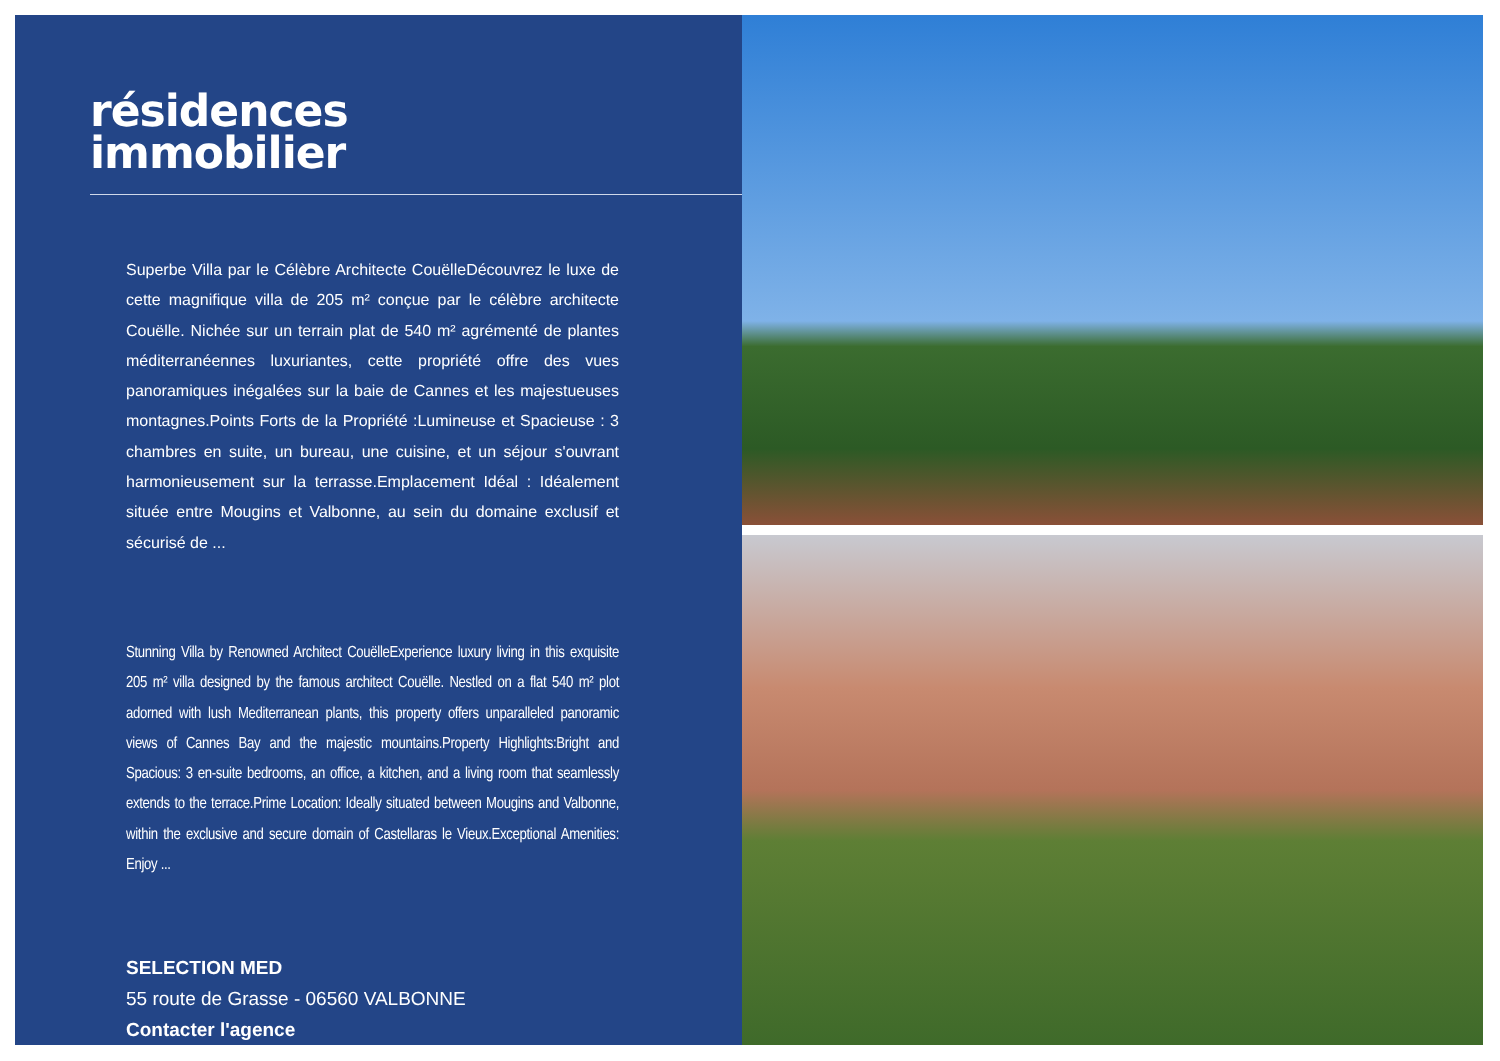résidences
immobilier
Superbe Villa par le Célèbre Architecte CouëlleDécouvrez le luxe de cette magnifique villa de 205 m² conçue par le célèbre architecte Couëlle. Nichée sur un terrain plat de 540 m² agrémenté de plantes méditerranéennes luxuriantes, cette propriété offre des vues panoramiques inégalées sur la baie de Cannes et les majestueuses montagnes.Points Forts de la Propriété :Lumineuse et Spacieuse : 3 chambres en suite, un bureau, une cuisine, et un séjour s'ouvrant harmonieusement sur la terrasse.Emplacement Idéal : Idéalement située entre Mougins et Valbonne, au sein du domaine exclusif et sécurisé de ...
Stunning Villa by Renowned Architect CouëlleExperience luxury living in this exquisite 205 m² villa designed by the famous architect Couëlle. Nestled on a flat 540 m² plot adorned with lush Mediterranean plants, this property offers unparalleled panoramic views of Cannes Bay and the majestic mountains.Property Highlights:Bright and Spacious: 3 en-suite bedrooms, an office, a kitchen, and a living room that seamlessly extends to the terrace.Prime Location: Ideally situated between Mougins and Valbonne, within the exclusive and secure domain of Castellaras le Vieux.Exceptional Amenities: Enjoy ...
SELECTION MED
55 route de Grasse - 06560 VALBONNE
Contacter l'agence